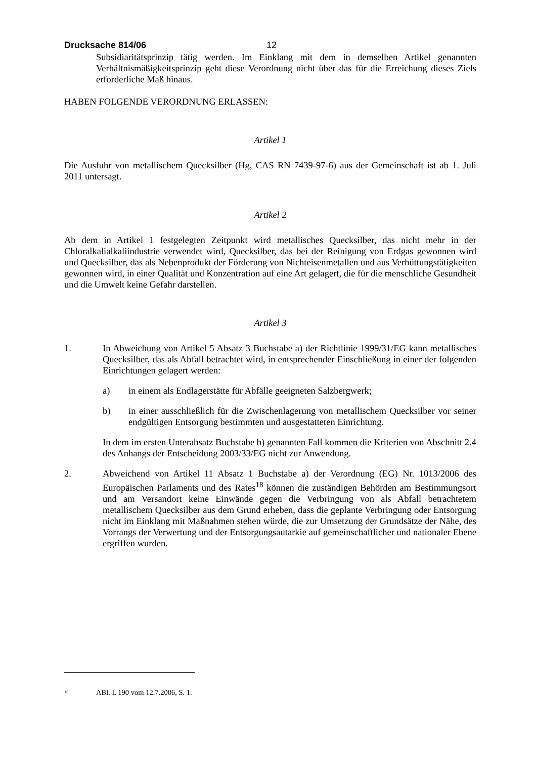Drucksache 814/06 12
Subsidiaritätsprinzip tätig werden. Im Einklang mit dem in demselben Artikel genannten Verhältnismäßigkeitsprinzip geht diese Verordnung nicht über das für die Erreichung dieses Ziels erforderliche Maß hinaus.
HABEN FOLGENDE VERORDNUNG ERLASSEN:
Artikel 1
Die Ausfuhr von metallischem Quecksilber (Hg, CAS RN 7439-97-6) aus der Gemeinschaft ist ab 1. Juli 2011 untersagt.
Artikel 2
Ab dem in Artikel 1 festgelegten Zeitpunkt wird metallisches Quecksilber, das nicht mehr in der Chloralkalialkaliindustrie verwendet wird, Quecksilber, das bei der Reinigung von Erdgas gewonnen wird und Quecksilber, das als Nebenprodukt der Förderung von Nichteisenmetallen und aus Verhüttungstätigkeiten gewonnen wird, in einer Qualität und Konzentration auf eine Art gelagert, die für die menschliche Gesundheit und die Umwelt keine Gefahr darstellen.
Artikel 3
1. In Abweichung von Artikel 5 Absatz 3 Buchstabe a) der Richtlinie 1999/31/EG kann metallisches Quecksilber, das als Abfall betrachtet wird, in entsprechender Einschließung in einer der folgenden Einrichtungen gelagert werden:
a) in einem als Endlagerstätte für Abfälle geeigneten Salzbergwerk;
b) in einer ausschließlich für die Zwischenlagerung von metallischem Quecksilber vor seiner endgültigen Entsorgung bestimmten und ausgestatteten Einrichtung.
In dem im ersten Unterabsatz Buchstabe b) genannten Fall kommen die Kriterien von Abschnitt 2.4 des Anhangs der Entscheidung 2003/33/EG nicht zur Anwendung.
2. Abweichend von Artikel 11 Absatz 1 Buchstabe a) der Verordnung (EG) Nr. 1013/2006 des Europäischen Parlaments und des Rates<sup>18</sup> können die zuständigen Behörden am Bestimmungsort und am Versandort keine Einwände gegen die Verbringung von als Abfall betrachtetem metallischem Quecksilber aus dem Grund erheben, dass die geplante Verbringung oder Entsorgung nicht im Einklang mit Maßnahmen stehen würde, die zur Umsetzung der Grundsätze der Nähe, des Vorrangs der Verwertung und der Entsorgungsautarkie auf gemeinschaftlicher und nationaler Ebene ergriffen wurden.
<sup>18</sup> ABl. L 190 vom 12.7.2006, S. 1.